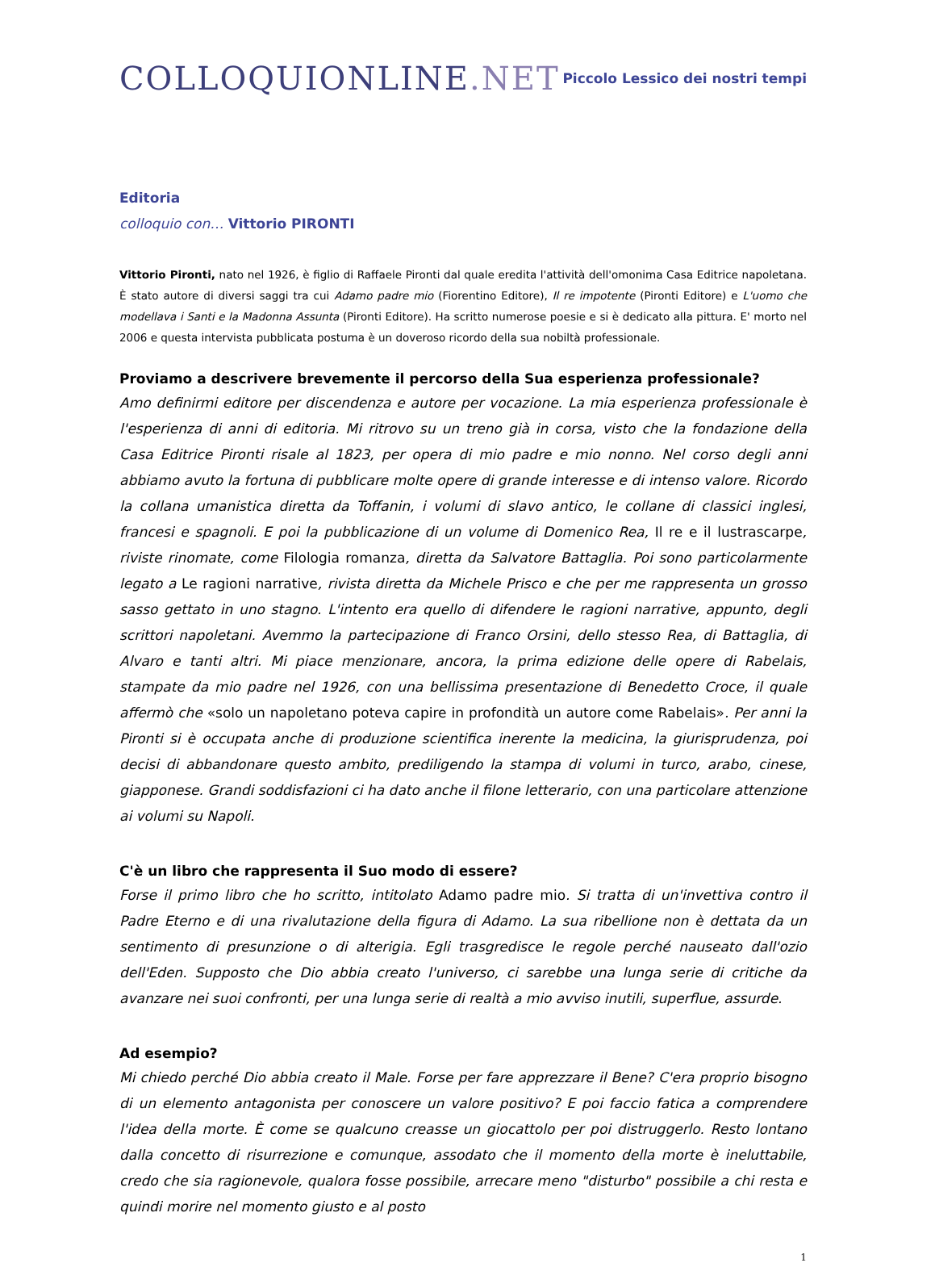COLLOQUIONLINE.NET
Piccolo Lessico dei nostri tempi
Editoria
colloquio con… Vittorio PIRONTI
Vittorio Pironti, nato nel 1926, è figlio di Raffaele Pironti dal quale eredita l'attività dell'omonima Casa Editrice napoletana. È stato autore di diversi saggi tra cui Adamo padre mio (Fiorentino Editore), Il re impotente (Pironti Editore) e L'uomo che modellava i Santi e la Madonna Assunta (Pironti Editore). Ha scritto numerose poesie e si è dedicato alla pittura. E' morto nel 2006 e questa intervista pubblicata postuma è un doveroso ricordo della sua nobiltà professionale.
Proviamo a descrivere brevemente il percorso della Sua esperienza professionale?
Amo definirmi editore per discendenza e autore per vocazione. La mia esperienza professionale è l'esperienza di anni di editoria. Mi ritrovo su un treno già in corsa, visto che la fondazione della Casa Editrice Pironti risale al 1823, per opera di mio padre e mio nonno. Nel corso degli anni abbiamo avuto la fortuna di pubblicare molte opere di grande interesse e di intenso valore. Ricordo la collana umanistica diretta da Toffanin, i volumi di slavo antico, le collane di classici inglesi, francesi e spagnoli. E poi la pubblicazione di un volume di Domenico Rea, Il re e il lustrascarpe, riviste rinomate, come Filologia romanza, diretta da Salvatore Battaglia. Poi sono particolarmente legato a Le ragioni narrative, rivista diretta da Michele Prisco e che per me rappresenta un grosso sasso gettato in uno stagno. L'intento era quello di difendere le ragioni narrative, appunto, degli scrittori napoletani. Avemmo la partecipazione di Franco Orsini, dello stesso Rea, di Battaglia, di Alvaro e tanti altri. Mi piace menzionare, ancora, la prima edizione delle opere di Rabelais, stampate da mio padre nel 1926, con una bellissima presentazione di Benedetto Croce, il quale affermò che «solo un napoletano poteva capire in profondità un autore come Rabelais». Per anni la Pironti si è occupata anche di produzione scientifica inerente la medicina, la giurisprudenza, poi decisi di abbandonare questo ambito, prediligendo la stampa di volumi in turco, arabo, cinese, giapponese. Grandi soddisfazioni ci ha dato anche il filone letterario, con una particolare attenzione ai volumi su Napoli.
C'è un libro che rappresenta il Suo modo di essere?
Forse il primo libro che ho scritto, intitolato Adamo padre mio. Si tratta di un'invettiva contro il Padre Eterno e di una rivalutazione della figura di Adamo. La sua ribellione non è dettata da un sentimento di presunzione o di alterigia. Egli trasgredisce le regole perché nauseato dall'ozio dell'Eden. Supposto che Dio abbia creato l'universo, ci sarebbe una lunga serie di critiche da avanzare nei suoi confronti, per una lunga serie di realtà a mio avviso inutili, superflue, assurde.
Ad esempio?
Mi chiedo perché Dio abbia creato il Male. Forse per fare apprezzare il Bene? C'era proprio bisogno di un elemento antagonista per conoscere un valore positivo? E poi faccio fatica a comprendere l'idea della morte. È come se qualcuno creasse un giocattolo per poi distruggerlo. Resto lontano dalla concetto di risurrezione e comunque, assodato che il momento della morte è ineluttabile, credo che sia ragionevole, qualora fosse possibile, arrecare meno "disturbo" possibile a chi resta e quindi morire nel momento giusto e al posto
1